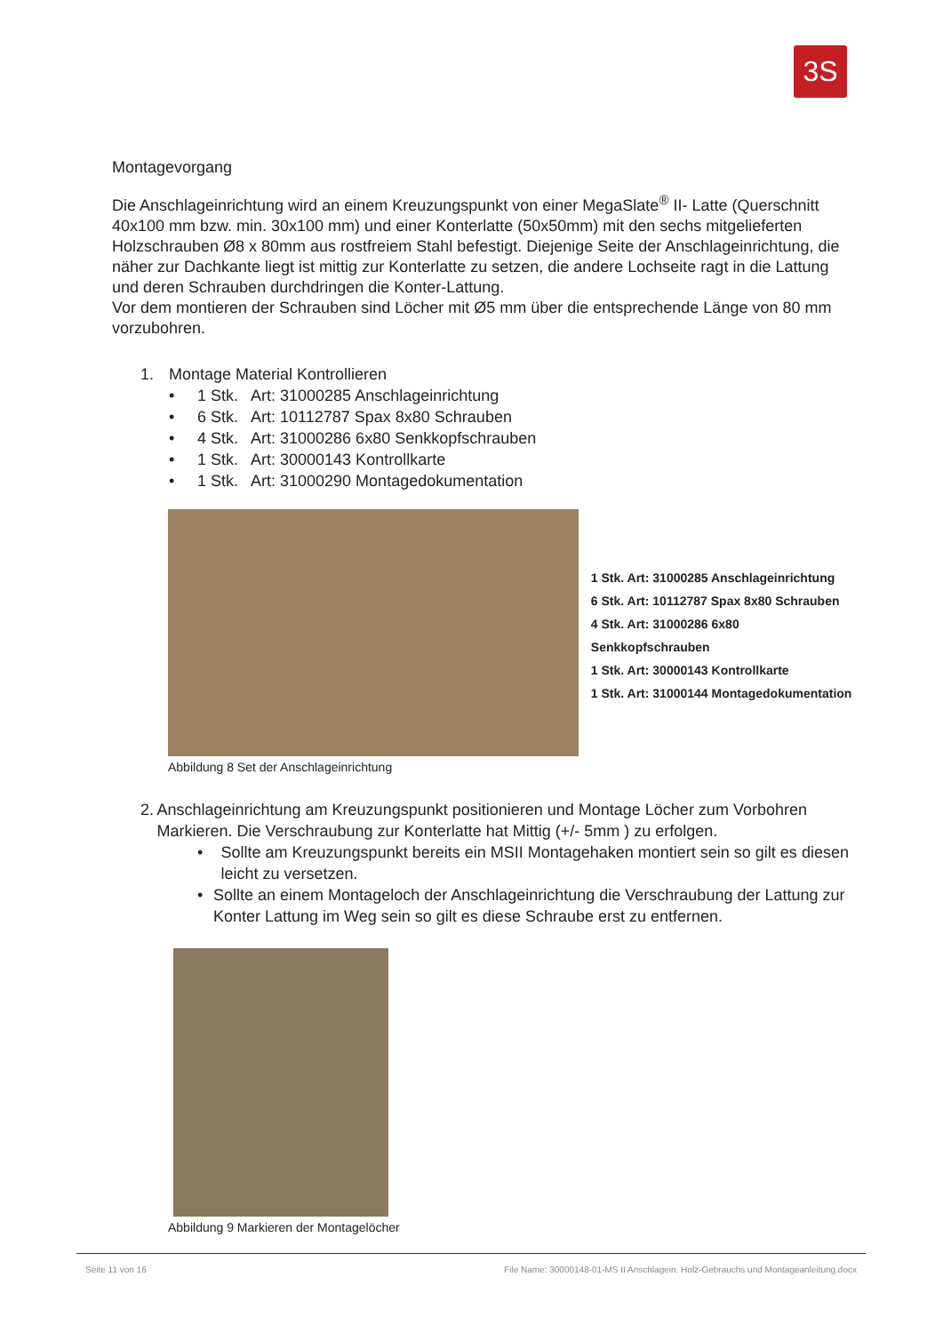3S
Montagevorgang
Die Anschlageinrichtung wird an einem Kreuzungspunkt von einer MegaSlate<sup>®</sup> II- Latte (Querschnitt 40x100 mm bzw. min. 30x100 mm) und einer Konterlatte (50x50mm) mit den sechs mitgelieferten Holzschrauben Ø8 x 80mm aus rostfreiem Stahl befestigt. Diejenige Seite der Anschlageinrichtung, die näher zur Dachkante liegt ist mittig zur Konterlatte zu setzen, die andere Lochseite ragt in die Lattung und deren Schrauben durchdringen die Konter-Lattung.
Vor dem montieren der Schrauben sind Löcher mit Ø5 mm über die entsprechende Länge von 80 mm vorzubohren.
1. Montage Material Kontrollieren
• 1 Stk. Art: 31000285 Anschlageinrichtung
• 6 Stk. Art: 10112787 Spax 8x80 Schrauben
• 4 Stk. Art: 31000286 6x80 Senkkopfschrauben
• 1 Stk. Art: 30000143 Kontrollkarte
• 1 Stk. Art: 31000290 Montagedokumentation
1 Stk. Art: 31000285 Anschlageinrichtung
6 Stk. Art: 10112787 Spax 8x80 Schrauben
4 Stk. Art: 31000286 6x80 Senkkopfschrauben
1 Stk. Art: 30000143 Kontrollkarte
1 Stk. Art: 31000144 Montagedokumentation
Abbildung 8 Set der Anschlageinrichtung
2. Anschlageinrichtung am Kreuzungspunkt positionieren und Montage Löcher zum Vorbohren Markieren. Die Verschraubung zur Konterlatte hat Mittig (+/- 5mm ) zu erfolgen.
• Sollte am Kreuzungspunkt bereits ein MSII Montagehaken montiert sein so gilt es diesen leicht zu versetzen.
• Sollte an einem Montageloch der Anschlageinrichtung die Verschraubung der Lattung zur Konter Lattung im Weg sein so gilt es diese Schraube erst zu entfernen.
Abbildung 9 Markieren der Montagelöcher
Seite 11 von 16 File Name: 30000148-01-MS II Anschlagein. Holz-Gebrauchs und Montageanleitung.docx